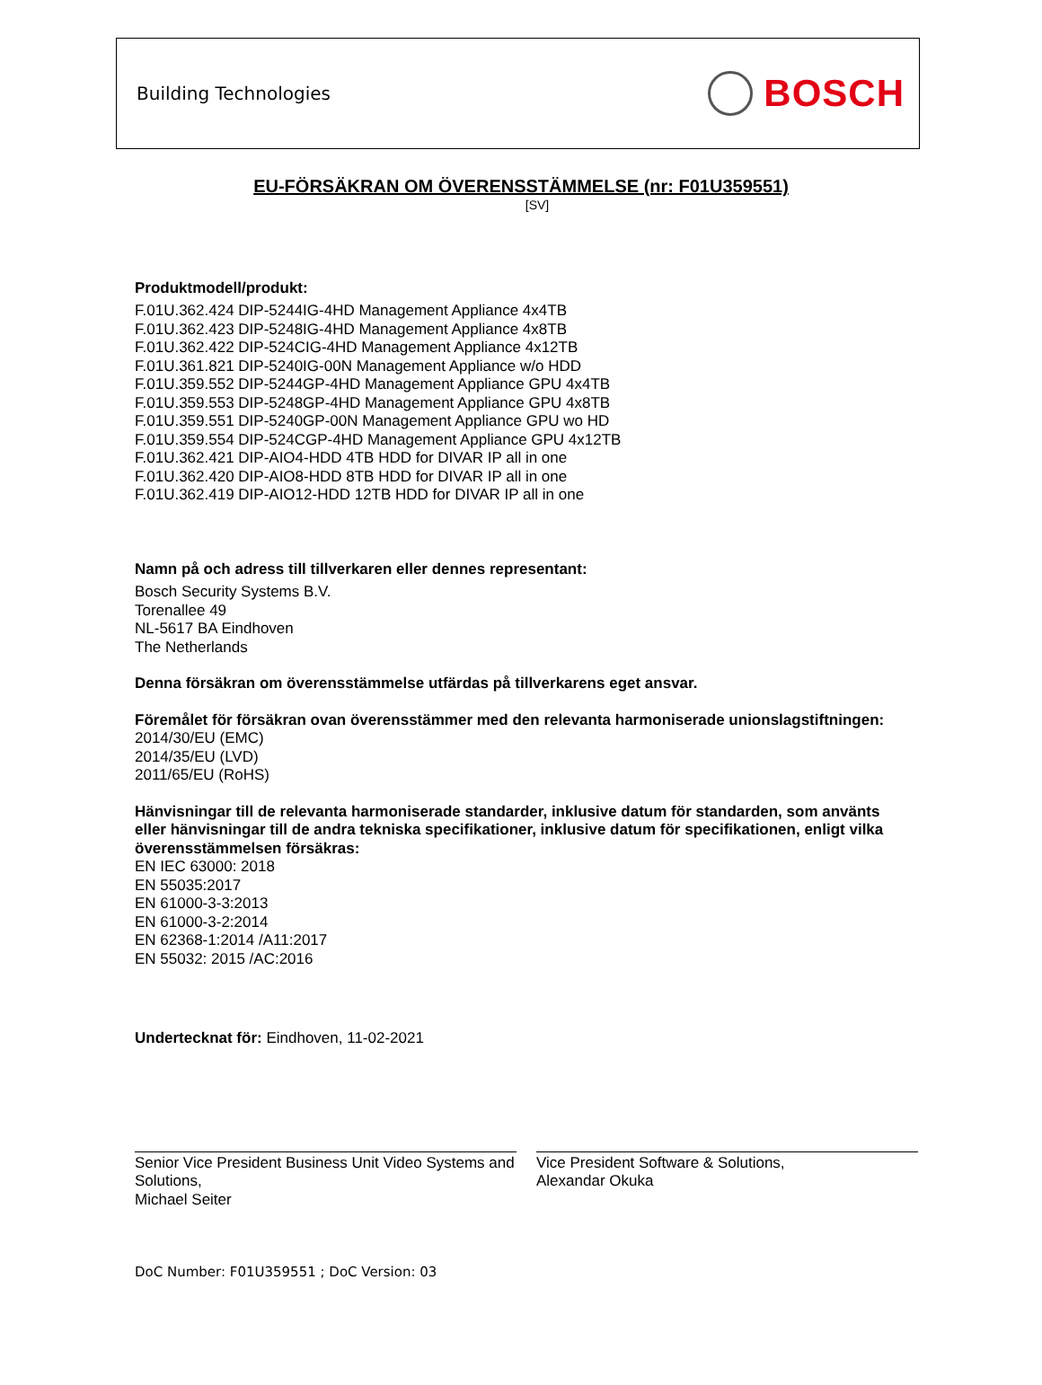Building Technologies
BOSCH
EU-FÖRSÄKRAN OM ÖVERENSSTÄMMELSE (nr: F01U359551)
[SV]
Produktmodell/produkt:
F.01U.362.424 DIP-5244IG-4HD Management Appliance 4x4TB
F.01U.362.423 DIP-5248IG-4HD Management Appliance 4x8TB
F.01U.362.422 DIP-524CIG-4HD Management Appliance 4x12TB
F.01U.361.821 DIP-5240IG-00N Management Appliance w/o HDD
F.01U.359.552 DIP-5244GP-4HD Management Appliance GPU 4x4TB
F.01U.359.553 DIP-5248GP-4HD Management Appliance GPU 4x8TB
F.01U.359.551 DIP-5240GP-00N Management Appliance GPU wo HD
F.01U.359.554 DIP-524CGP-4HD Management Appliance GPU 4x12TB
F.01U.362.421 DIP-AIO4-HDD 4TB HDD for DIVAR IP all in one
F.01U.362.420 DIP-AIO8-HDD 8TB HDD for DIVAR IP all in one
F.01U.362.419 DIP-AIO12-HDD 12TB HDD for DIVAR IP all in one
Namn på och adress till tillverkaren eller dennes representant:
Bosch Security Systems B.V.
Torenallee 49
NL-5617 BA Eindhoven
The Netherlands
Denna försäkran om överensstämmelse utfärdas på tillverkarens eget ansvar.
Föremålet för försäkran ovan överensstämmer med den relevanta harmoniserade unionslagstiftningen:
2014/30/EU (EMC)
2014/35/EU (LVD)
2011/65/EU (RoHS)
Hänvisningar till de relevanta harmoniserade standarder, inklusive datum för standarden, som använts eller hänvisningar till de andra tekniska specifikationer, inklusive datum för specifikationen, enligt vilka överensstämmelsen försäkras:
EN IEC 63000: 2018
EN 55035:2017
EN 61000-3-3:2013
EN 61000-3-2:2014
EN 62368-1:2014 /A11:2017
EN 55032: 2015 /AC:2016
Undertecknat för: Eindhoven, 11-02-2021
Senior Vice President Business Unit Video Systems and Solutions,
Michael Seiter
Vice President Software & Solutions,
Alexandar Okuka
DoC Number: F01U359551 ; DoC Version: 03